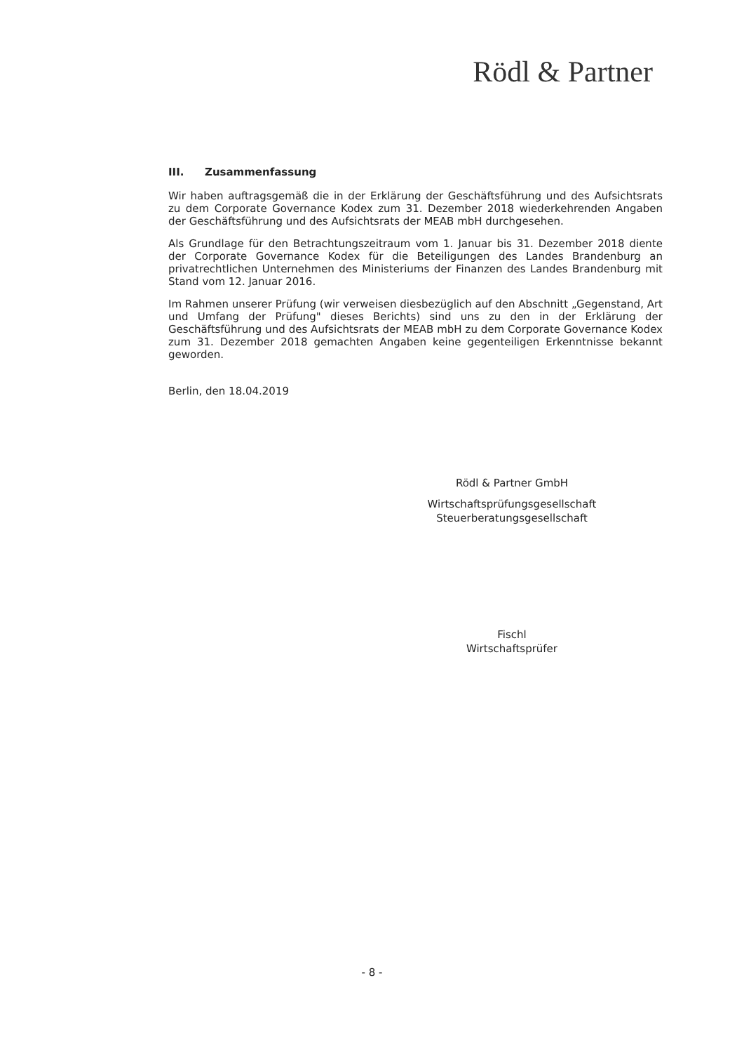Rödl & Partner
III. Zusammenfassung
Wir haben auftragsgemäß die in der Erklärung der Geschäftsführung und des Aufsichtsrats zu dem Corporate Governance Kodex zum 31. Dezember 2018 wiederkehrenden Angaben der Geschäftsführung und des Aufsichtsrats der MEAB mbH durchgesehen.
Als Grundlage für den Betrachtungszeitraum vom 1. Januar bis 31. Dezember 2018 diente der Corporate Governance Kodex für die Beteiligungen des Landes Brandenburg an privatrechtlichen Unternehmen des Ministeriums der Finanzen des Landes Brandenburg mit Stand vom 12. Januar 2016.
Im Rahmen unserer Prüfung (wir verweisen diesbezüglich auf den Abschnitt „Gegenstand, Art und Umfang der Prüfung" dieses Berichts) sind uns zu den in der Erklärung der Geschäftsführung und des Aufsichtsrats der MEAB mbH zu dem Corporate Governance Kodex zum 31. Dezember 2018 gemachten Angaben keine gegenteiligen Erkenntnisse bekannt geworden.
Berlin, den 18.04.2019
Rödl & Partner GmbH
Wirtschaftsprüfungsgesellschaft
Steuerberatungsgesellschaft
Fischl
Wirtschaftsprüfer
- 8 -